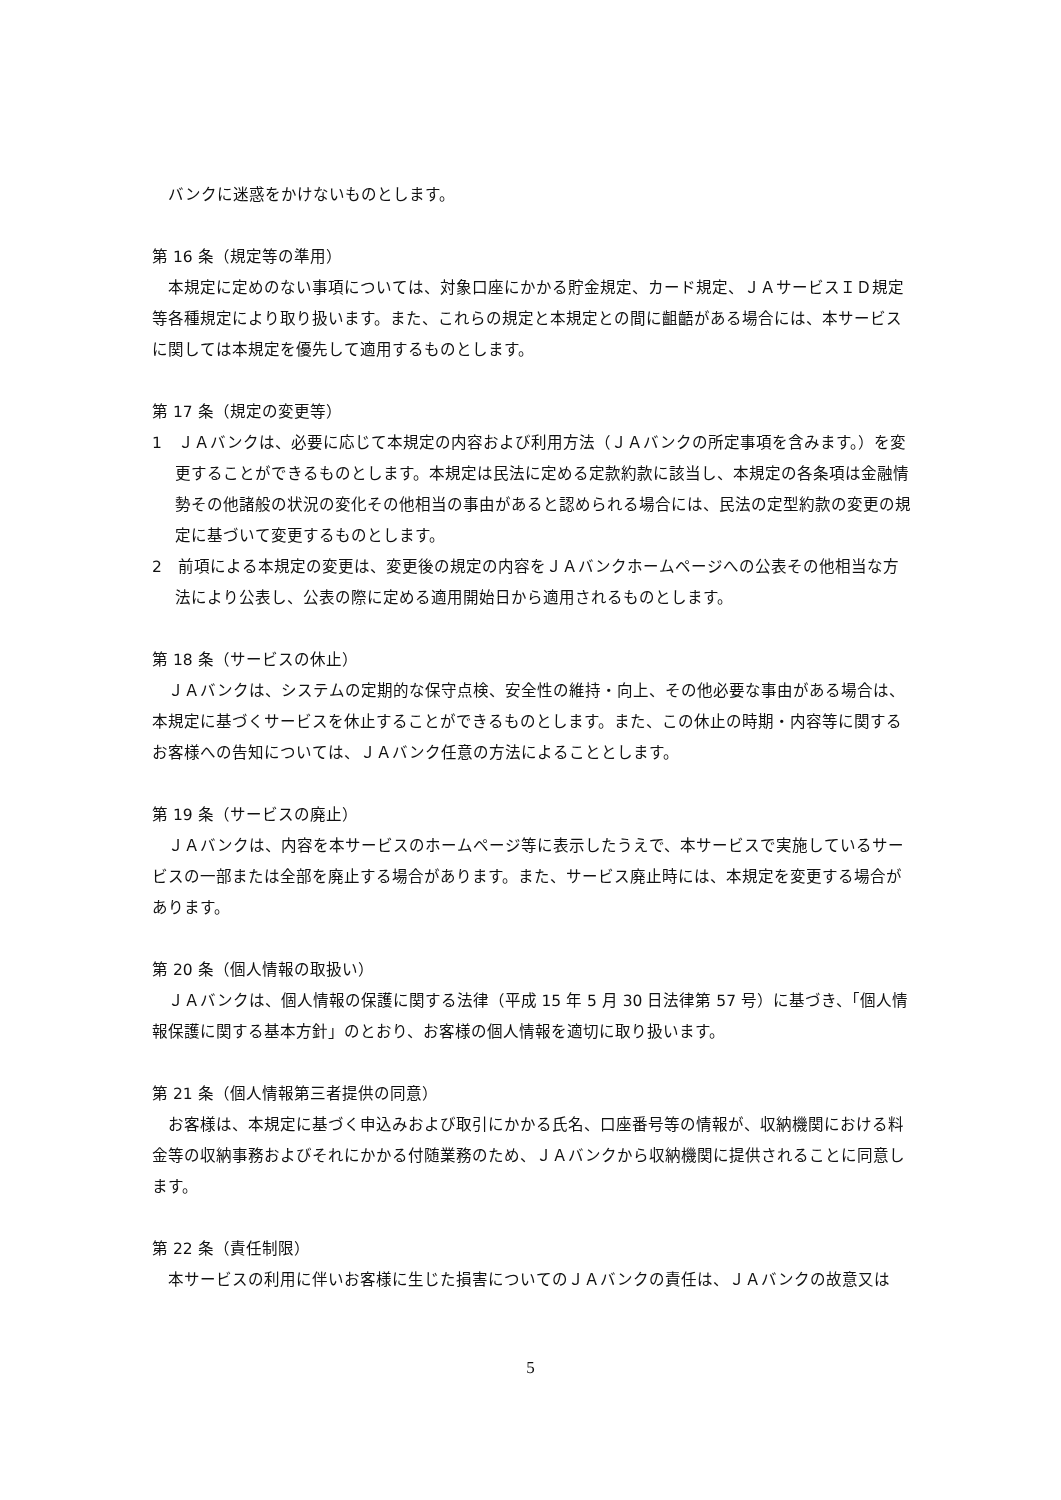バンクに迷惑をかけないものとします。
第 16 条（規定等の準用）
本規定に定めのない事項については、対象口座にかかる貯金規定、カード規定、ＪＡサービスＩＤ規定等各種規定により取り扱います。また、これらの規定と本規定との間に齟齬がある場合には、本サービスに関しては本規定を優先して適用するものとします。
第 17 条（規定の変更等）
1　ＪＡバンクは、必要に応じて本規定の内容および利用方法（ＪＡバンクの所定事項を含みます。）を変更することができるものとします。本規定は民法に定める定款約款に該当し、本規定の各条項は金融情勢その他諸般の状況の変化その他相当の事由があると認められる場合には、民法の定型約款の変更の規定に基づいて変更するものとします。
2　前項による本規定の変更は、変更後の規定の内容をＪＡバンクホームページへの公表その他相当な方法により公表し、公表の際に定める適用開始日から適用されるものとします。
第 18 条（サービスの休止）
ＪＡバンクは、システムの定期的な保守点検、安全性の維持・向上、その他必要な事由がある場合は、本規定に基づくサービスを休止することができるものとします。また、この休止の時期・内容等に関するお客様への告知については、ＪＡバンク任意の方法によることとします。
第 19 条（サービスの廃止）
ＪＡバンクは、内容を本サービスのホームページ等に表示したうえで、本サービスで実施しているサービスの一部または全部を廃止する場合があります。また、サービス廃止時には、本規定を変更する場合があります。
第 20 条（個人情報の取扱い）
ＪＡバンクは、個人情報の保護に関する法律（平成 15 年 5 月 30 日法律第 57 号）に基づき、「個人情報保護に関する基本方針」のとおり、お客様の個人情報を適切に取り扱います。
第 21 条（個人情報第三者提供の同意）
お客様は、本規定に基づく申込みおよび取引にかかる氏名、口座番号等の情報が、収納機関における料金等の収納事務およびそれにかかる付随業務のため、ＪＡバンクから収納機関に提供されることに同意します。
第 22 条（責任制限）
本サービスの利用に伴いお客様に生じた損害についてのＪＡバンクの責任は、ＪＡバンクの故意又は
5